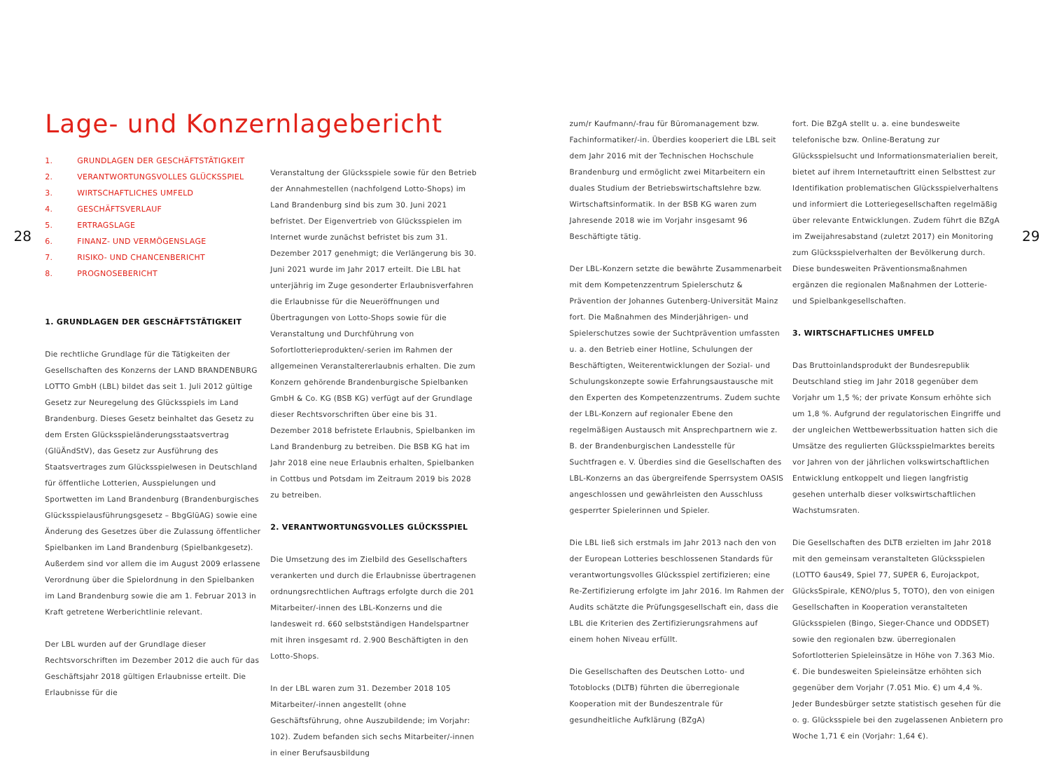28
Lage- und Konzernlagebericht
1. GRUNDLAGEN DER GESCHÄFTSTÄTIGKEIT
2. VERANTWORTUNGSVOLLES GLÜCKSSPIEL
3. WIRTSCHAFTLICHES UMFELD
4. GESCHÄFTSVERLAUF
5. ERTRAGSLAGE
6. FINANZ- UND VERMÖGENSLAGE
7. RISIKO- UND CHANCENBERICHT
8. PROGNOSEBERICHT
1. GRUNDLAGEN DER GESCHÄFTSTÄTIGKEIT
Die rechtliche Grundlage für die Tätigkeiten der Gesellschaften des Konzerns der LAND BRANDENBURG LOTTO GmbH (LBL) bildet das seit 1. Juli 2012 gültige Gesetz zur Neuregelung des Glücksspiels im Land Brandenburg. Dieses Gesetz beinhaltet das Gesetz zu dem Ersten Glücksspieländerungsstaatsvertrag (GlüÄndStV), das Gesetz zur Ausführung des Staatsvertrages zum Glücksspielwesen in Deutschland für öffentliche Lotterien, Ausspielungen und Sportwetten im Land Brandenburg (Brandenburgisches Glücksspielausführungsgesetz – BbgGlüAG) sowie eine Änderung des Gesetzes über die Zulassung öffentlicher Spielbanken im Land Brandenburg (Spielbankgesetz). Außerdem sind vor allem die im August 2009 erlassene Verordnung über die Spielordnung in den Spielbanken im Land Brandenburg sowie die am 1. Februar 2013 in Kraft getretene Werberichtlinie relevant.
Der LBL wurden auf der Grundlage dieser Rechtsvorschriften im Dezember 2012 die auch für das Geschäftsjahr 2018 gültigen Erlaubnisse erteilt. Die Erlaubnisse für die
Veranstaltung der Glücksspiele sowie für den Betrieb der Annahmestellen (nachfolgend Lotto-Shops) im Land Brandenburg sind bis zum 30. Juni 2021 befristet. Der Eigenvertrieb von Glücksspielen im Internet wurde zunächst befristet bis zum 31. Dezember 2017 genehmigt; die Verlängerung bis 30. Juni 2021 wurde im Jahr 2017 erteilt. Die LBL hat unterjährig im Zuge gesonderter Erlaubnisverfahren die Erlaubnisse für die Neueröffnungen und Übertragungen von Lotto-Shops sowie für die Veranstaltung und Durchführung von Sofortlotterieprodukten/-serien im Rahmen der allgemeinen Veranstaltererlaubnis erhalten. Die zum Konzern gehörende Brandenburgische Spielbanken GmbH & Co. KG (BSB KG) verfügt auf der Grundlage dieser Rechtsvorschriften über eine bis 31. Dezember 2018 befristete Erlaubnis, Spielbanken im Land Brandenburg zu betreiben. Die BSB KG hat im Jahr 2018 eine neue Erlaubnis erhalten, Spielbanken in Cottbus und Potsdam im Zeitraum 2019 bis 2028 zu betreiben.
2. VERANTWORTUNGSVOLLES GLÜCKSSPIEL
Die Umsetzung des im Zielbild des Gesellschafters verankerten und durch die Erlaubnisse übertragenen ordnungsrechtlichen Auftrags erfolgte durch die 201 Mitarbeiter/-innen des LBL-Konzerns und die landesweit rd. 660 selbstständigen Handelspartner mit ihren insgesamt rd. 2.900 Beschäftigten in den Lotto-Shops.
In der LBL waren zum 31. Dezember 2018 105 Mitarbeiter/-innen angestellt (ohne Geschäftsführung, ohne Auszubildende; im Vorjahr: 102). Zudem befanden sich sechs Mitarbeiter/-innen in einer Berufsausbildung
zum/r Kaufmann/-frau für Büromanagement bzw. Fachinformatiker/-in. Überdies kooperiert die LBL seit dem Jahr 2016 mit der Technischen Hochschule Brandenburg und ermöglicht zwei Mitarbeitern ein duales Studium der Betriebswirtschaftslehre bzw. Wirtschaftsinformatik. In der BSB KG waren zum Jahresende 2018 wie im Vorjahr insgesamt 96 Beschäftigte tätig.
Der LBL-Konzern setzte die bewährte Zusammenarbeit mit dem Kompetenzzentrum Spielerschutz & Prävention der Johannes Gutenberg-Universität Mainz fort. Die Maßnahmen des Minderjährigen- und Spielerschutzes sowie der Suchtprävention umfassten u. a. den Betrieb einer Hotline, Schulungen der Beschäftigten, Weiterentwicklungen der Sozial- und Schulungskonzepte sowie Erfahrungsaustausche mit den Experten des Kompetenzzentrums. Zudem suchte der LBL-Konzern auf regionaler Ebene den regelmäßigen Austausch mit Ansprechpartnern wie z. B. der Brandenburgischen Landesstelle für Suchtfragen e. V. Überdies sind die Gesellschaften des LBL-Konzerns an das übergreifende Sperrsystem OASIS angeschlossen und gewährleisten den Ausschluss gesperrter Spielerinnen und Spieler.
Die LBL ließ sich erstmals im Jahr 2013 nach den von der European Lotteries beschlossenen Standards für verantwortungsvolles Glücksspiel zertifizieren; eine Re-Zertifizierung erfolgte im Jahr 2016. Im Rahmen der Audits schätzte die Prüfungsgesellschaft ein, dass die LBL die Kriterien des Zertifizierungsrahmens auf einem hohen Niveau erfüllt.
Die Gesellschaften des Deutschen Lotto- und Totoblocks (DLTB) führten die überregionale Kooperation mit der Bundeszentrale für gesundheitliche Aufklärung (BZgA)
fort. Die BZgA stellt u. a. eine bundesweite telefonische bzw. Online-Beratung zur Glücksspielsucht und Informationsmaterialien bereit, bietet auf ihrem Internetauftritt einen Selbsttest zur Identifikation problematischen Glücksspielverhaltens und informiert die Lotteriegesellschaften regelmäßig über relevante Entwicklungen. Zudem führt die BZgA im Zweijahresabstand (zuletzt 2017) ein Monitoring zum Glücksspielverhalten der Bevölkerung durch. Diese bundesweiten Präventionsmaßnahmen ergänzen die regionalen Maßnahmen der Lotterie- und Spielbankgesellschaften.
3. WIRTSCHAFTLICHES UMFELD
Das Bruttoinlandsprodukt der Bundesrepublik Deutschland stieg im Jahr 2018 gegenüber dem Vorjahr um 1,5 %; der private Konsum erhöhte sich um 1,8 %. Aufgrund der regulatorischen Eingriffe und der ungleichen Wettbewerbssituation hatten sich die Umsätze des regulierten Glücksspielmarktes bereits vor Jahren von der jährlichen volkswirtschaftlichen Entwicklung entkoppelt und liegen langfristig gesehen unterhalb dieser volkswirtschaftlichen Wachstumsraten.
Die Gesellschaften des DLTB erzielten im Jahr 2018 mit den gemeinsam veranstalteten Glücksspielen (LOTTO 6aus49, Spiel 77, SUPER 6, Eurojackpot, GlücksSpirale, KENO/plus 5, TOTO), den von einigen Gesellschaften in Kooperation veranstalteten Glücksspielen (Bingo, Sieger-Chance und ODDSET) sowie den regionalen bzw. überregionalen Sofortlotterien Spieleinsätze in Höhe von 7.363 Mio. €. Die bundesweiten Spieleinsätze erhöhten sich gegenüber dem Vorjahr (7.051 Mio. €) um 4,4 %. Jeder Bundesbürger setzte statistisch gesehen für die o. g. Glücksspiele bei den zugelassenen Anbietern pro Woche 1,71 € ein (Vorjahr: 1,64 €).
29